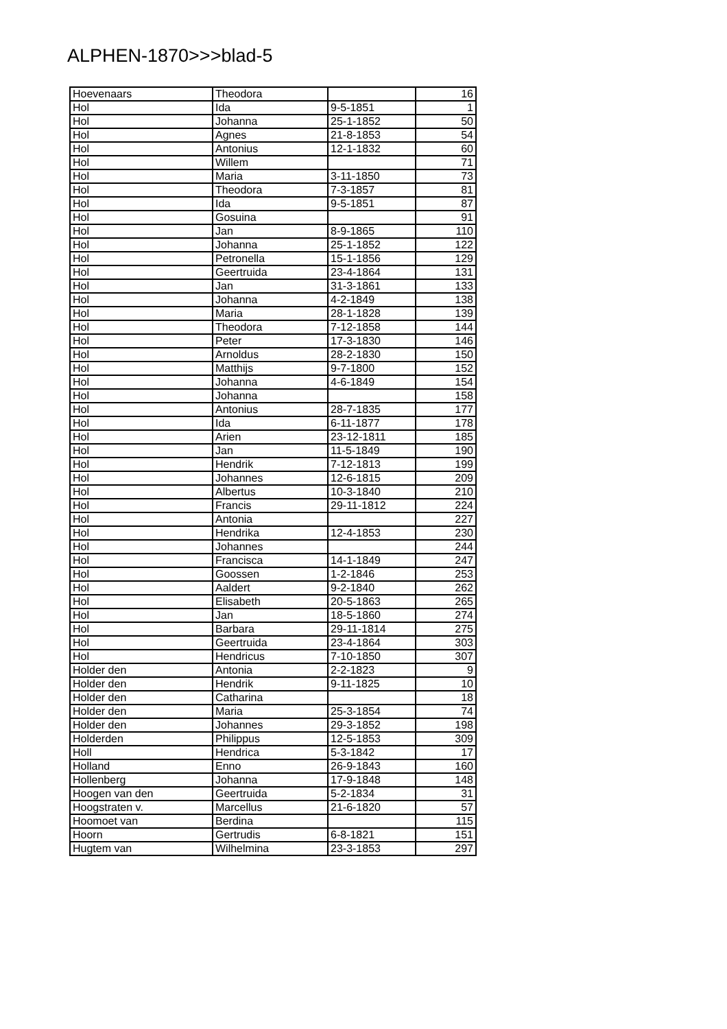ALPHEN-1870>>>blad-5
| Hoevenaars | Theodora | | 16 |
| Hol | Ida | 9-5-1851 | 1 |
| Hol | Johanna | 25-1-1852 | 50 |
| Hol | Agnes | 21-8-1853 | 54 |
| Hol | Antonius | 12-1-1832 | 60 |
| Hol | Willem | | 71 |
| Hol | Maria | 3-11-1850 | 73 |
| Hol | Theodora | 7-3-1857 | 81 |
| Hol | Ida | 9-5-1851 | 87 |
| Hol | Gosuina | | 91 |
| Hol | Jan | 8-9-1865 | 110 |
| Hol | Johanna | 25-1-1852 | 122 |
| Hol | Petronella | 15-1-1856 | 129 |
| Hol | Geertruida | 23-4-1864 | 131 |
| Hol | Jan | 31-3-1861 | 133 |
| Hol | Johanna | 4-2-1849 | 138 |
| Hol | Maria | 28-1-1828 | 139 |
| Hol | Theodora | 7-12-1858 | 144 |
| Hol | Peter | 17-3-1830 | 146 |
| Hol | Arnoldus | 28-2-1830 | 150 |
| Hol | Matthijs | 9-7-1800 | 152 |
| Hol | Johanna | 4-6-1849 | 154 |
| Hol | Johanna | | 158 |
| Hol | Antonius | 28-7-1835 | 177 |
| Hol | Ida | 6-11-1877 | 178 |
| Hol | Arien | 23-12-1811 | 185 |
| Hol | Jan | 11-5-1849 | 190 |
| Hol | Hendrik | 7-12-1813 | 199 |
| Hol | Johannes | 12-6-1815 | 209 |
| Hol | Albertus | 10-3-1840 | 210 |
| Hol | Francis | 29-11-1812 | 224 |
| Hol | Antonia | | 227 |
| Hol | Hendrika | 12-4-1853 | 230 |
| Hol | Johannes | | 244 |
| Hol | Francisca | 14-1-1849 | 247 |
| Hol | Goossen | 1-2-1846 | 253 |
| Hol | Aaldert | 9-2-1840 | 262 |
| Hol | Elisabeth | 20-5-1863 | 265 |
| Hol | Jan | 18-5-1860 | 274 |
| Hol | Barbara | 29-11-1814 | 275 |
| Hol | Geertruida | 23-4-1864 | 303 |
| Hol | Hendricus | 7-10-1850 | 307 |
| Holder den | Antonia | 2-2-1823 | 9 |
| Holder den | Hendrik | 9-11-1825 | 10 |
| Holder den | Catharina | | 18 |
| Holder den | Maria | 25-3-1854 | 74 |
| Holder den | Johannes | 29-3-1852 | 198 |
| Holderden | Philippus | 12-5-1853 | 309 |
| Holl | Hendrica | 5-3-1842 | 17 |
| Holland | Enno | 26-9-1843 | 160 |
| Hollenberg | Johanna | 17-9-1848 | 148 |
| Hoogen van den | Geertruida | 5-2-1834 | 31 |
| Hoogstraten v. | Marcellus | 21-6-1820 | 57 |
| Hoomoet van | Berdina | | 115 |
| Hoorn | Gertrudis | 6-8-1821 | 151 |
| Hugtem van | Wilhelmina | 23-3-1853 | 297 |